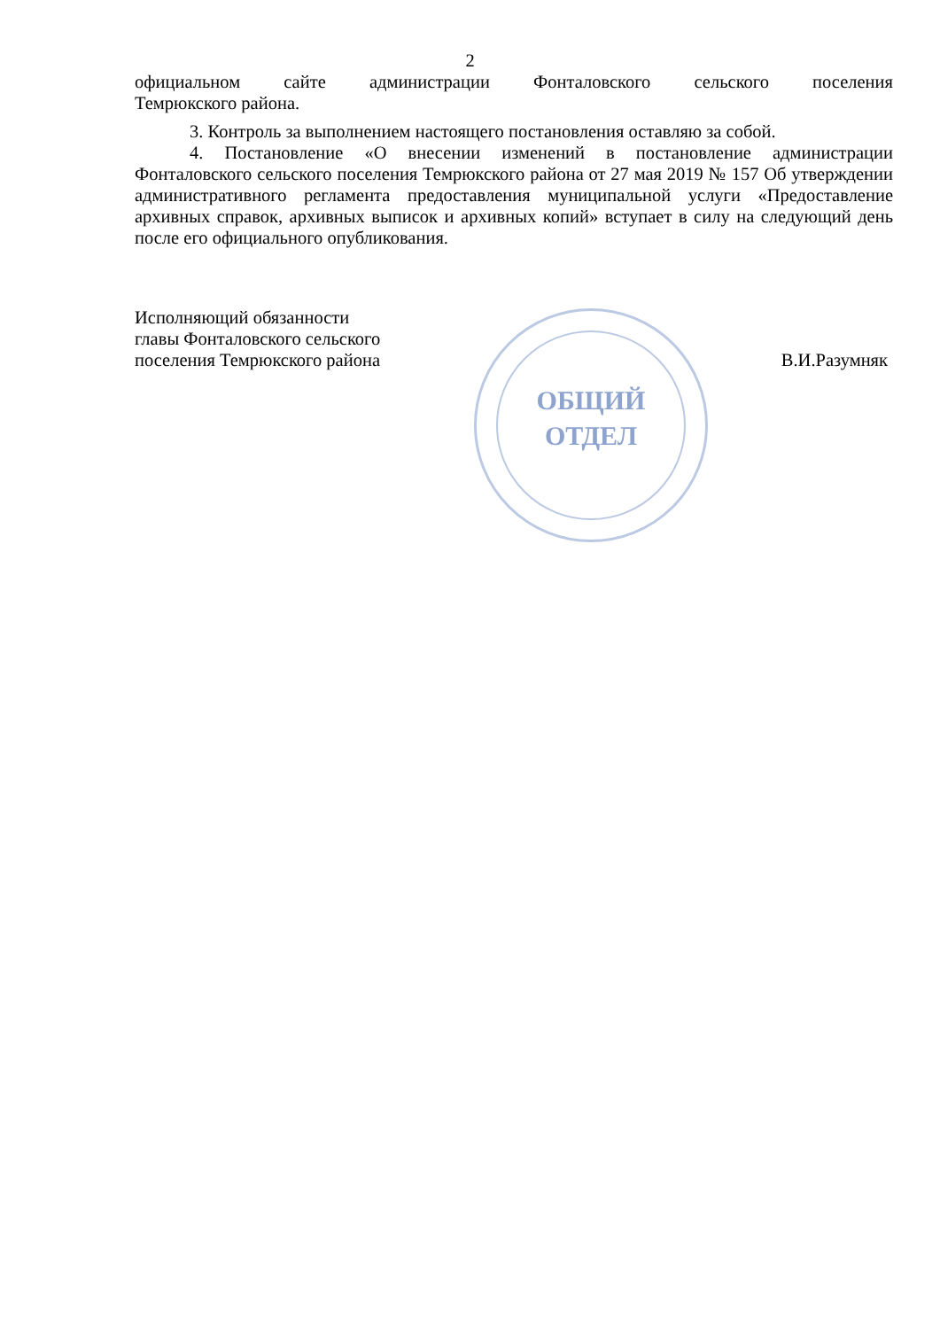2
официальном сайте администрации Фонталовского сельского поселения
Темрюкского района.
3. Контроль за выполнением настоящего постановления оставляю за собой.
4. Постановление «О внесении изменений в постановление администрации Фонталовского сельского поселения Темрюкского района от 27 мая 2019 № 157 Об утверждении административного регламента предоставления муниципальной услуги «Предоставление архивных справок, архивных выписок и архивных копий» вступает в силу на следующий день после его официального опубликования.
Исполняющий обязанности
главы Фонталовского сельского
поселения Темрюкского района
В.И.Разумняк
ОБЩИЙ
ОТДЕЛ